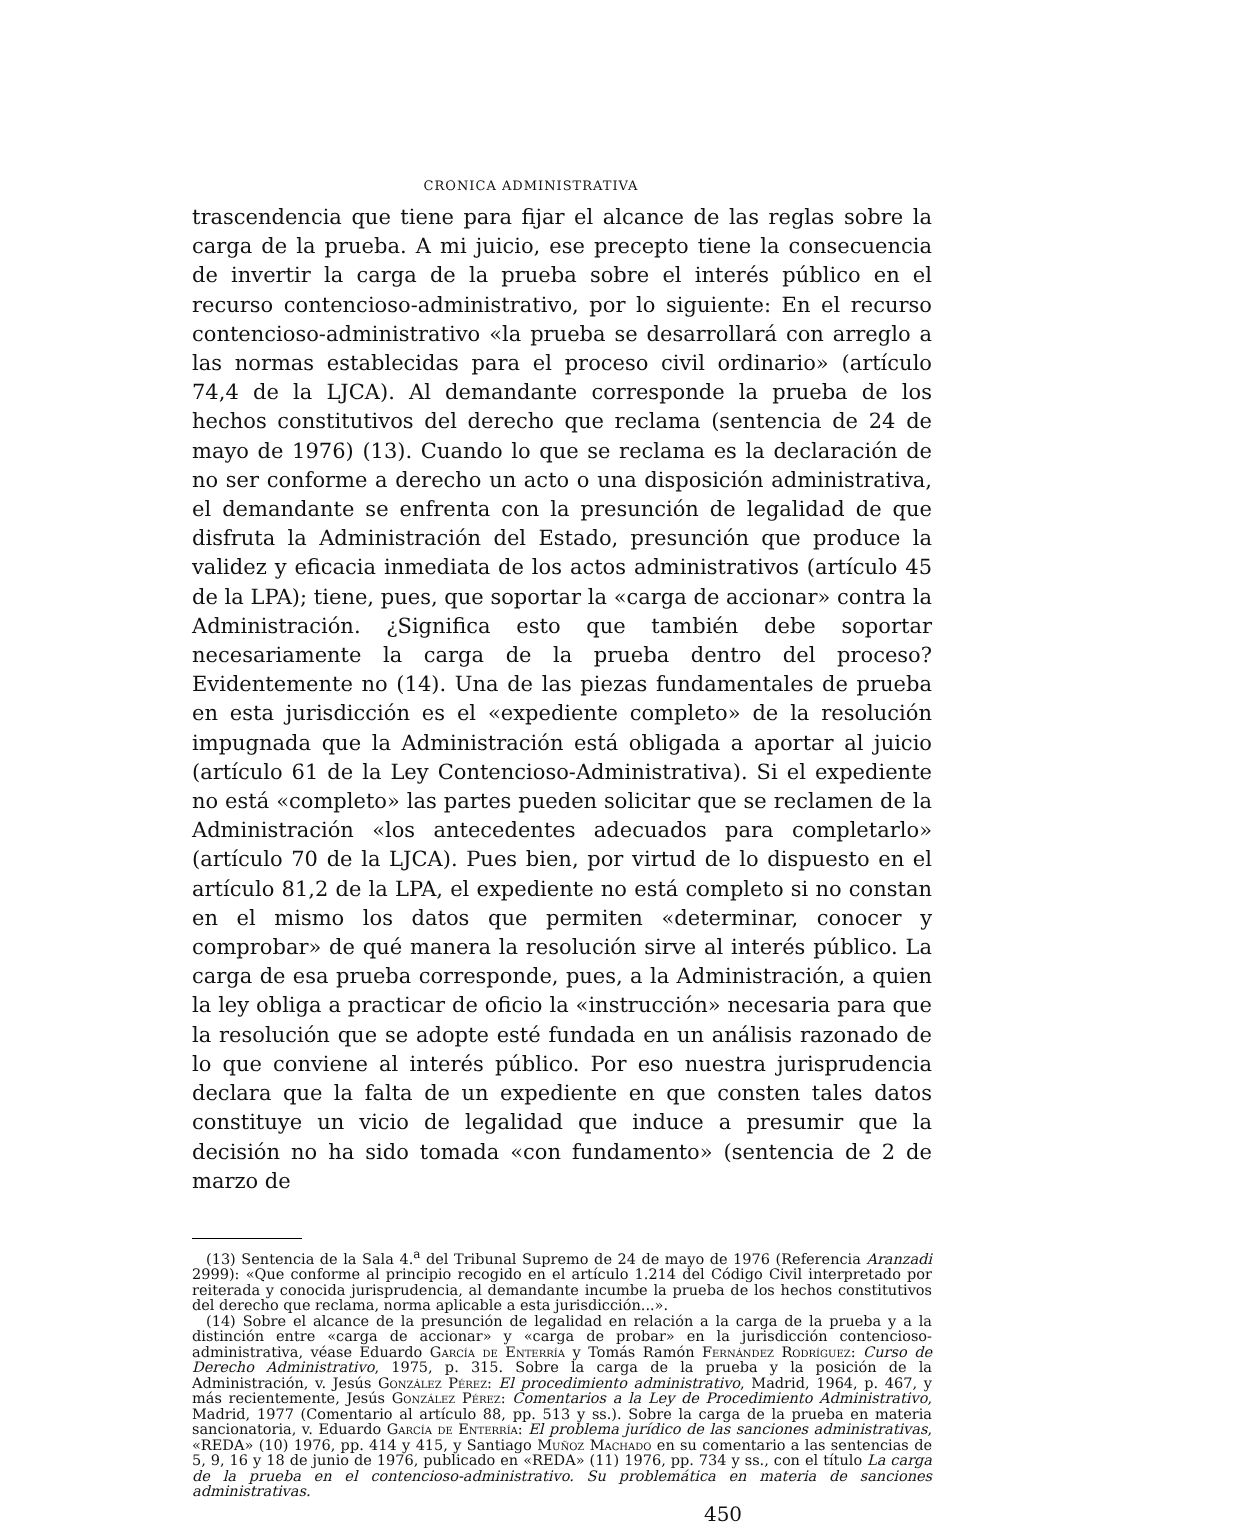CRONICA ADMINISTRATIVA
trascendencia que tiene para fijar el alcance de las reglas sobre la carga de la prueba. A mi juicio, ese precepto tiene la consecuencia de invertir la carga de la prueba sobre el interés público en el recurso contencioso-administrativo, por lo siguiente: En el recurso contencioso-administrativo «la prueba se desarrollará con arreglo a las normas establecidas para el proceso civil ordinario» (artículo 74,4 de la LJCA). Al demandante corresponde la prueba de los hechos constitutivos del derecho que reclama (sentencia de 24 de mayo de 1976) (13). Cuando lo que se reclama es la declaración de no ser conforme a derecho un acto o una disposición administrativa, el demandante se enfrenta con la presunción de legalidad de que disfruta la Administración del Estado, presunción que produce la validez y eficacia inmediata de los actos administrativos (artículo 45 de la LPA); tiene, pues, que soportar la «carga de accionar» contra la Administración. ¿Significa esto que también debe soportar necesariamente la carga de la prueba dentro del proceso? Evidentemente no (14). Una de las piezas fundamentales de prueba en esta jurisdicción es el «expediente completo» de la resolución impugnada que la Administración está obligada a aportar al juicio (artículo 61 de la Ley Contencioso-Administrativa). Si el expediente no está «completo» las partes pueden solicitar que se reclamen de la Administración «los antecedentes adecuados para completarlo» (artículo 70 de la LJCA). Pues bien, por virtud de lo dispuesto en el artículo 81,2 de la LPA, el expediente no está completo si no constan en el mismo los datos que permiten «determinar, conocer y comprobar» de qué manera la resolución sirve al interés público. La carga de esa prueba corresponde, pues, a la Administración, a quien la ley obliga a practicar de oficio la «instrucción» necesaria para que la resolución que se adopte esté fundada en un análisis razonado de lo que conviene al interés público. Por eso nuestra jurisprudencia declara que la falta de un expediente en que consten tales datos constituye un vicio de legalidad que induce a presumir que la decisión no ha sido tomada «con fundamento» (sentencia de 2 de marzo de
(13) Sentencia de la Sala 4.<sup>a</sup> del Tribunal Supremo de 24 de mayo de 1976 (Referencia Aranzadi 2999): «Que conforme al principio recogido en el artículo 1.214 del Código Civil interpretado por reiterada y conocida jurisprudencia, al demandante incumbe la prueba de los hechos constitutivos del derecho que reclama, norma aplicable a esta jurisdicción...».
(14) Sobre el alcance de la presunción de legalidad en relación a la carga de la prueba y a la distinción entre «carga de accionar» y «carga de probar» en la jurisdicción contencioso-administrativa, véase Eduardo García de Enterría y Tomás Ramón Fernández Rodríguez: Curso de Derecho Administrativo, 1975, p. 315. Sobre la carga de la prueba y la posición de la Administración, v. Jesús González Pérez: El procedimiento administrativo, Madrid, 1964, p. 467, y más recientemente, Jesús González Pérez: Comentarios a la Ley de Procedimiento Administrativo, Madrid, 1977 (Comentario al artículo 88, pp. 513 y ss.). Sobre la carga de la prueba en materia sancionatoria, v. Eduardo García de Enterría: El problema jurídico de las sanciones administrativas, «REDA» (10) 1976, pp. 414 y 415, y Santiago Muñoz Machado en su comentario a las sentencias de 5, 9, 16 y 18 de junio de 1976, publicado en «REDA» (11) 1976, pp. 734 y ss., con el título La carga de la prueba en el contencioso-administrativo. Su problemática en materia de sanciones administrativas.
450